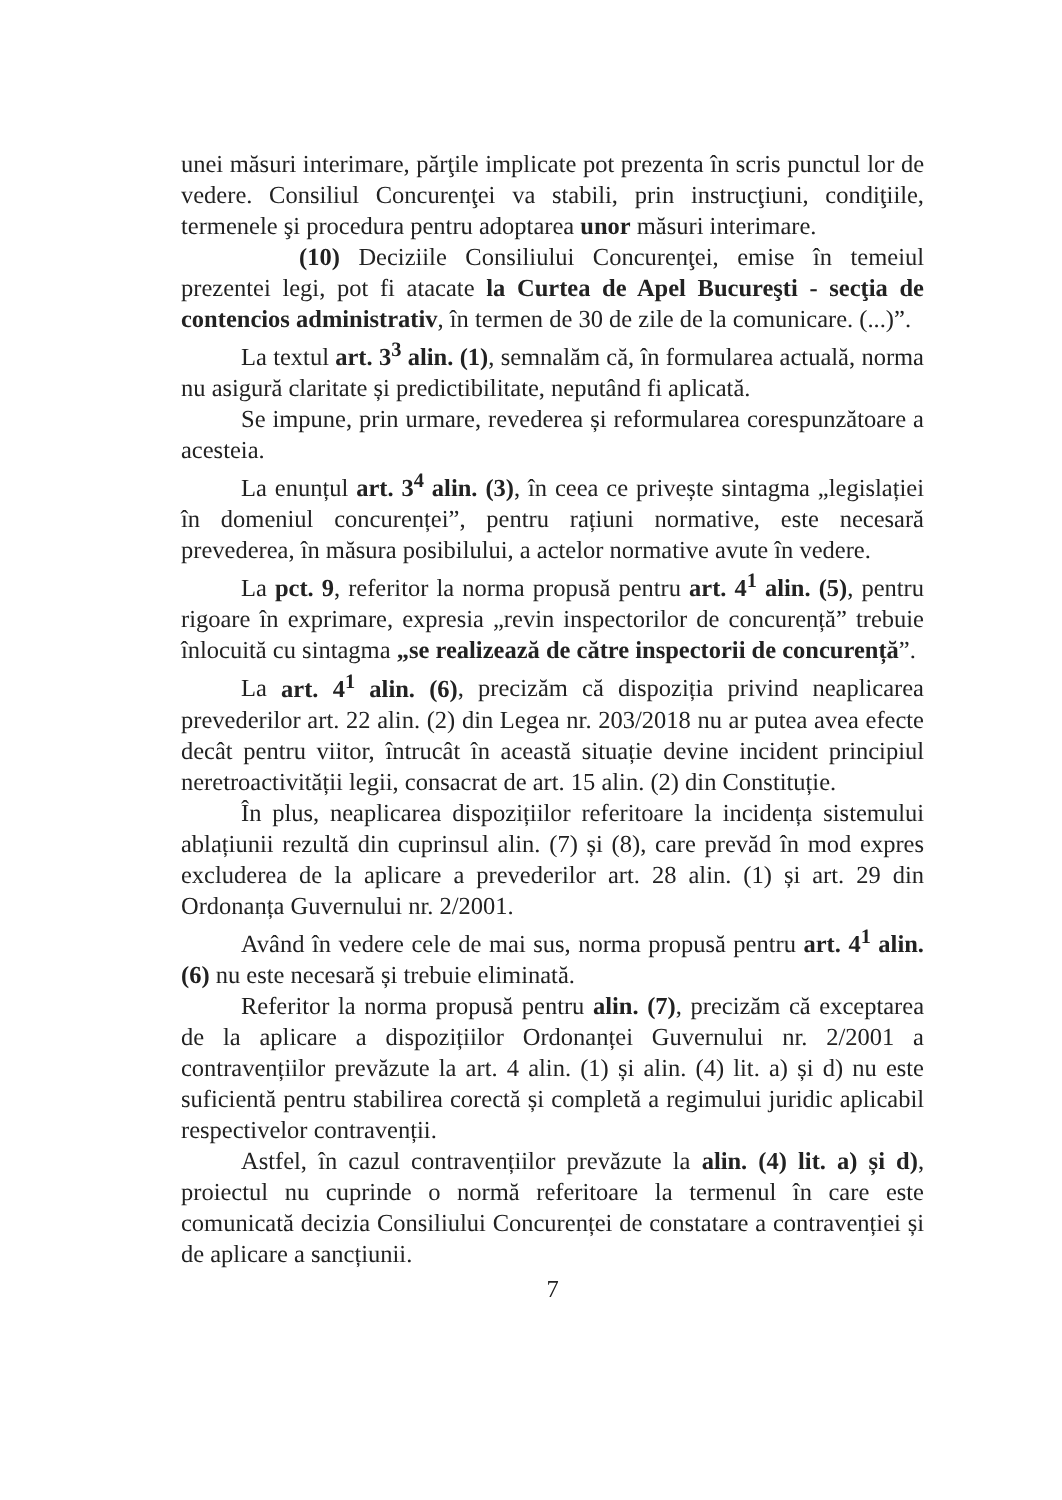unei măsuri interimare, părţile implicate pot prezenta în scris punctul lor de vedere. Consiliul Concurenţei va stabili, prin instrucţiuni, condiţiile, termenele şi procedura pentru adoptarea unor măsuri interimare.
(10) Deciziile Consiliului Concurenţei, emise în temeiul prezentei legi, pot fi atacate la Curtea de Apel Bucureşti - secţia de contencios administrativ, în termen de 30 de zile de la comunicare. (...)”.
La textul art. 3<sup>3</sup> alin. (1), semnalăm că, în formularea actuală, norma nu asigură claritate și predictibilitate, neputând fi aplicată.
Se impune, prin urmare, revederea și reformularea corespunzătoare a acesteia.
La enunțul art. 3<sup>4</sup> alin. (3), în ceea ce privește sintagma „legislației în domeniul concurenței”, pentru rațiuni normative, este necesară prevederea, în măsura posibilului, a actelor normative avute în vedere.
La pct. 9, referitor la norma propusă pentru art. 4<sup>1</sup> alin. (5), pentru rigoare în exprimare, expresia „revin inspectorilor de concurență” trebuie înlocuită cu sintagma „se realizează de către inspectorii de concurență”.
La art. 4<sup>1</sup> alin. (6), precizăm că dispoziția privind neaplicarea prevederilor art. 22 alin. (2) din Legea nr. 203/2018 nu ar putea avea efecte decât pentru viitor, întrucât în această situație devine incident principiul neretroactivității legii, consacrat de art. 15 alin. (2) din Constituție.
În plus, neaplicarea dispozițiilor referitoare la incidența sistemului ablațiunii rezultă din cuprinsul alin. (7) și (8), care prevăd în mod expres excluderea de la aplicare a prevederilor art. 28 alin. (1) și art. 29 din Ordonanța Guvernului nr. 2/2001.
Având în vedere cele de mai sus, norma propusă pentru art. 4<sup>1</sup> alin. (6) nu este necesară și trebuie eliminată.
Referitor la norma propusă pentru alin. (7), precizăm că exceptarea de la aplicare a dispozițiilor Ordonanței Guvernului nr. 2/2001 a contravențiilor prevăzute la art. 4 alin. (1) și alin. (4) lit. a) și d) nu este suficientă pentru stabilirea corectă și completă a regimului juridic aplicabil respectivelor contravenții.
Astfel, în cazul contravențiilor prevăzute la alin. (4) lit. a) și d), proiectul nu cuprinde o normă referitoare la termenul în care este comunicată decizia Consiliului Concurenței de constatare a contravenției și de aplicare a sancțiunii.
7